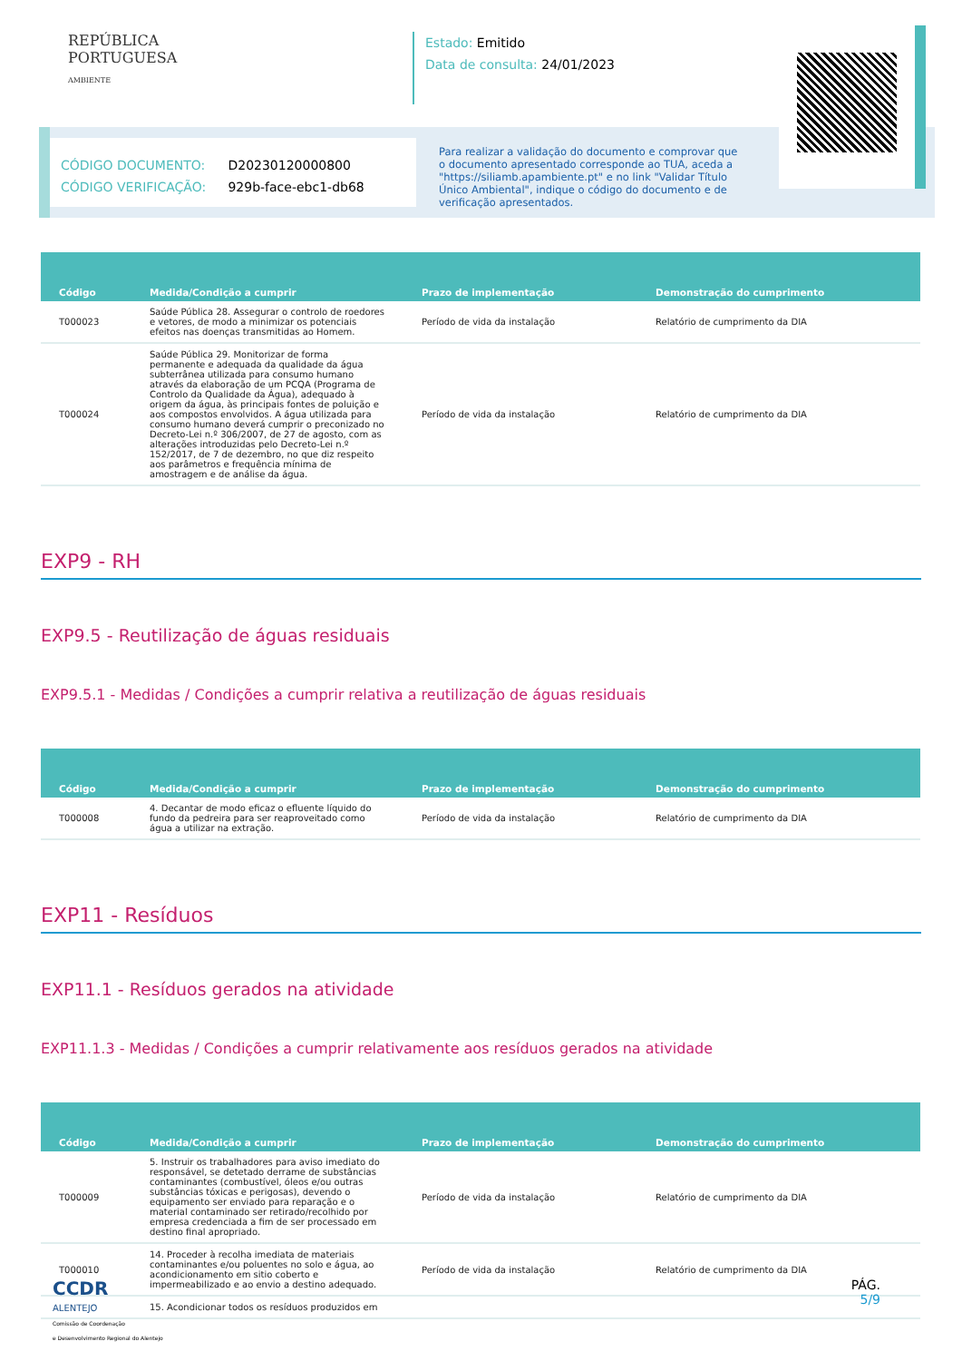REPÚBLICA
PORTUGUESA
AMBIENTE
Estado: Emitido
Data de consulta: 24/01/2023
CÓDIGO DOCUMENTO: D20230120000800
CÓDIGO VERIFICAÇÃO: 929b-face-ebc1-db68
Para realizar a validação do documento e comprovar que o documento apresentado corresponde ao TUA, aceda a "https://siliamb.apambiente.pt" e no link "Validar Título Único Ambiental", indique o código do documento e de verificação apresentados.
| Código | Medida/Condição a cumprir | Prazo de implementação | Demonstração do cumprimento |
| --- | --- | --- | --- |
| T000023 | Saúde Pública 28. Assegurar o controlo de roedores e vetores, de modo a minimizar os potenciais efeitos nas doenças transmitidas ao Homem. | Período de vida da instalação | Relatório de cumprimento da DIA |
| T000024 | Saúde Pública 29. Monitorizar de forma permanente e adequada da qualidade da água subterrânea utilizada para consumo humano através da elaboração de um PCQA (Programa de Controlo da Qualidade da Água), adequado à origem da água, às principais fontes de poluição e aos compostos envolvidos. A água utilizada para consumo humano deverá cumprir o preconizado no Decreto-Lei n.º 306/2007, de 27 de agosto, com as alterações introduzidas pelo Decreto-Lei n.º 152/2017, de 7 de dezembro, no que diz respeito aos parâmetros e frequência mínima de amostragem e de análise da água. | Período de vida da instalação | Relatório de cumprimento da DIA |
EXP9 - RH
EXP9.5 - Reutilização de águas residuais
EXP9.5.1 - Medidas / Condições a cumprir relativa a reutilização de águas residuais
| Código | Medida/Condição a cumprir | Prazo de implementação | Demonstração do cumprimento |
| --- | --- | --- | --- |
| T000008 | 4. Decantar de modo eficaz o efluente líquido do fundo da pedreira para ser reaproveitado como água a utilizar na extração. | Período de vida da instalação | Relatório de cumprimento da DIA |
EXP11 - Resíduos
EXP11.1 - Resíduos gerados na atividade
EXP11.1.3 - Medidas / Condições a cumprir relativamente aos resíduos gerados na atividade
| Código | Medida/Condição a cumprir | Prazo de implementação | Demonstração do cumprimento |
| --- | --- | --- | --- |
| T000009 | 5. Instruir os trabalhadores para aviso imediato do responsável, se detetado derrame de substâncias contaminantes (combustível, óleos e/ou outras substâncias tóxicas e perigosas), devendo o equipamento ser enviado para reparação e o material contaminado ser retirado/recolhido por empresa credenciada a fim de ser processado em destino final apropriado. | Período de vida da instalação | Relatório de cumprimento da DIA |
| T000010 | 14. Proceder à recolha imediata de materiais contaminantes e/ou poluentes no solo e água, ao acondicionamento em sitio coberto e impermeabilizado e ao envio a destino adequado. | Período de vida da instalação | Relatório de cumprimento da DIA |
| | 15. Acondicionar todos os resíduos produzidos em | | |
CCDR
ALENTEJO
Comissão de Coordenação
e Desenvolvimento Regional do Alentejo
PÁG.
5/9